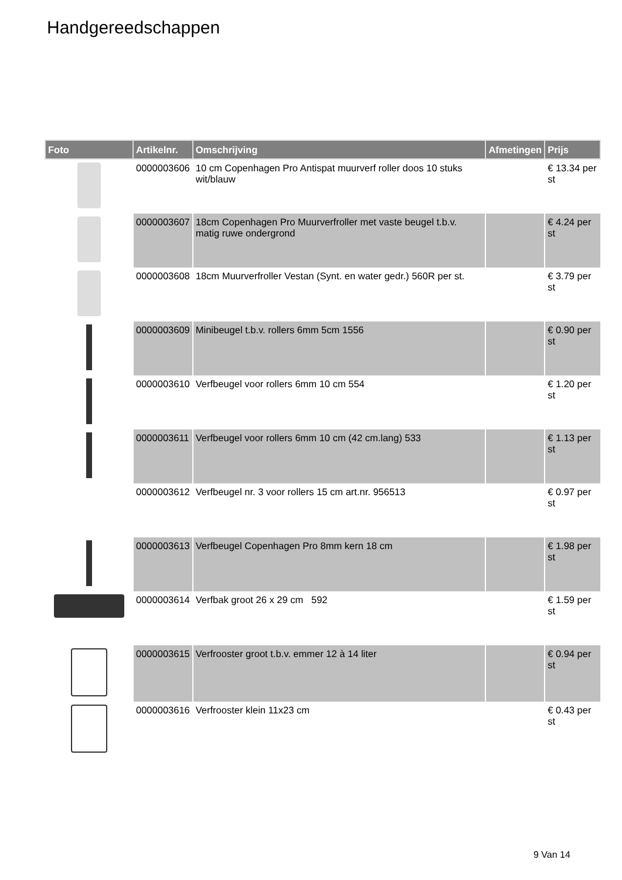Handgereedschappen
| Foto | Artikelnr. | Omschrijving | Afmetingen | Prijs |
| --- | --- | --- | --- | --- |
| | 0000003606 | 10 cm Copenhagen Pro Antispat muurverf roller doos 10 stuks wit/blauw | | € 13.34 per st |
| | 0000003607 | 18cm Copenhagen Pro Muurverfroller met vaste beugel t.b.v. matig ruwe ondergrond | | € 4.24 per st |
| | 0000003608 | 18cm Muurverfroller Vestan (Synt. en water gedr.) 560R per st. | | € 3.79 per st |
| | 0000003609 | Minibeugel t.b.v. rollers 6mm 5cm 1556 | | € 0.90 per st |
| | 0000003610 | Verfbeugel voor rollers 6mm 10 cm 554 | | € 1.20 per st |
| | 0000003611 | Verfbeugel voor rollers 6mm 10 cm (42 cm.lang) 533 | | € 1.13 per st |
| | 0000003612 | Verfbeugel nr. 3 voor rollers 15 cm art.nr. 956513 | | € 0.97 per st |
| | 0000003613 | Verfbeugel Copenhagen Pro 8mm kern 18 cm | | € 1.98 per st |
| | 0000003614 | Verfbak groot 26 x 29 cm 592 | | € 1.59 per st |
| | 0000003615 | Verfrooster groot t.b.v. emmer 12 à 14 liter | | € 0.94 per st |
| | 0000003616 | Verfrooster klein 11x23 cm | | € 0.43 per st |
9 Van 14